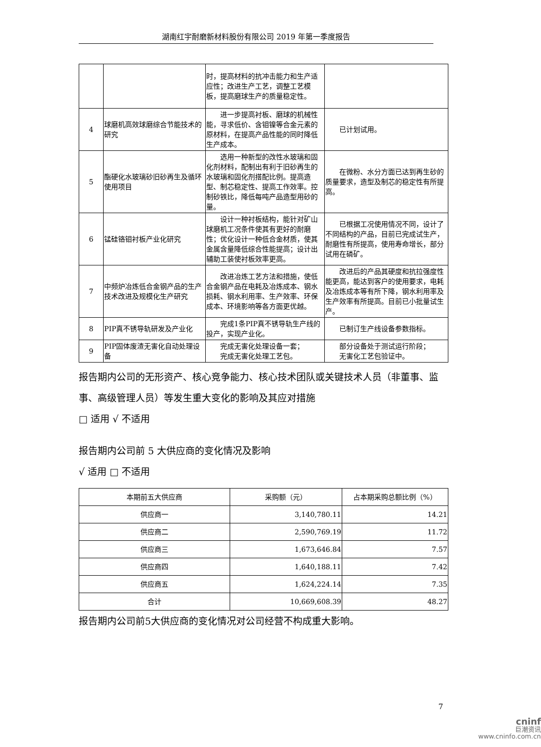湖南红宇耐磨新材料股份有限公司 2019 年第一季度报告
| | | 时，提高材料的抗冲击能力和生产适应性；改进生产工艺，调整工艺模板，提高磨球生产的质量稳定性。 | |
| 4 | 球磨机高效球磨综合节能技术的研究 | 进一步提高衬板、磨球的机械性能，寻求低价、含钼镍等合金元素的原材料，在提高产品性能的同时降低生产成本。 | 已计划试用。 |
| 5 | 酯硬化水玻璃砂旧砂再生及循环使用项目 | 选用一种新型的改性水玻璃和固化剂材料，配制出有利于旧砂再生的水玻璃和固化剂搭配比例。提高造型、制芯稳定性、提高工作效率。控制砂铁比，降低每吨产品造型用砂的量。 | 在微粉、水分方面已达到再生砂的质量要求，造型及制芯的稳定性有所提高。 |
| 6 | 锰硅铬钼衬板产业化研究 | 设计一种衬板结构，能针对矿山球磨机工况条件使其有更好的耐磨性；优化设计一种低合金材质，使其金属含量降低综合性能提高；设计出辅助工装使衬板效率更高。 | 已根据工况使用情况不同，设计了不同结构的产品，目前已完成试生产，耐磨性有所提高，使用寿命增长，部分试用在磷矿。 |
| 7 | 中频炉冶炼低合金钢产品的生产技术改进及规模化生产研究 | 改进冶炼工艺方法和措施，使低合金钢产品在电耗及冶炼成本、钢水损耗、钢水利用率、生产效率、环保成本、环境影响等各方面更优越。 | 改进后的产品其硬度和抗拉强度性能更高，能达到客户的使用要求，电耗及冶炼成本等有所下降，钢水利用率及生产效率有所提高。目前已小批量试生产。 |
| 8 | PIP真不锈导轨研发及产业化 | 完成1条PIP真不锈导轨生产线的投产，实现产业化。 | 已制订生产线设备参数指标。 |
| 9 | PIP固体废渣无害化自动处理设备 | 完成无害化处理设备一套； 完成无害化处理工艺包。 | 部分设备处于测试运行阶段； 无害化工艺包验证中。 |
报告期内公司的无形资产、核心竞争能力、核心技术团队或关键技术人员（非董事、监事、高级管理人员）等发生重大变化的影响及其应对措施
□ 适用 √ 不适用
报告期内公司前 5 大供应商的变化情况及影响
√ 适用 □ 不适用
| 本期前五大供应商 | 采购额（元） | 占本期采购总额比例（%） |
| --- | --- | --- |
| 供应商一 | 3,140,780.11 | 14.21 |
| 供应商二 | 2,590,769.19 | 11.72 |
| 供应商三 | 1,673,646.84 | 7.57 |
| 供应商四 | 1,640,188.11 | 7.42 |
| 供应商五 | 1,624,224.14 | 7.35 |
| 合计 | 10,669,608.39 | 48.27 |
报告期内公司前5大供应商的变化情况对公司经营不构成重大影响。
7
cninf
巨潮资讯
www.cninfo.com.cn